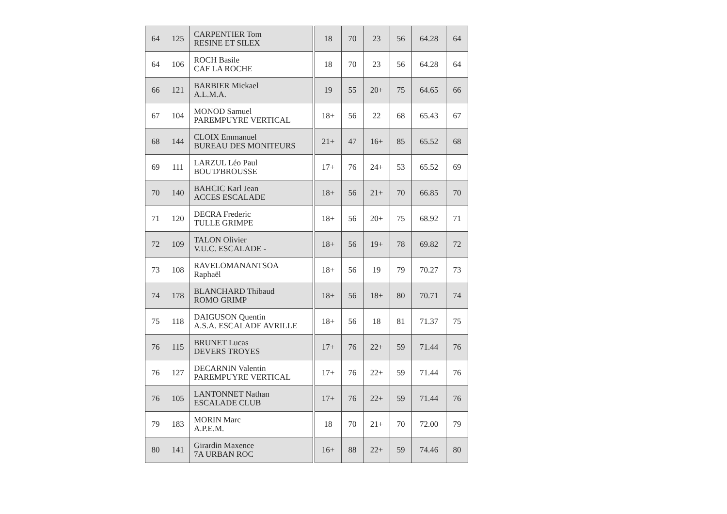| 64 | 125 | CARPENTIER Tom RESINE ET SILEX | | 18 | 70 | 23 | 56 | 64.28 | 64 |
| 64 | 106 | ROCH Basile CAF LA ROCHE | | 18 | 70 | 23 | 56 | 64.28 | 64 |
| 66 | 121 | BARBIER Mickael A.L.M.A. | | 19 | 55 | 20+ | 75 | 64.65 | 66 |
| 67 | 104 | MONOD Samuel PAREMPUYRE VERTICAL | | 18+ | 56 | 22 | 68 | 65.43 | 67 |
| 68 | 144 | CLOIX Emmanuel BUREAU DES MONITEURS | | 21+ | 47 | 16+ | 85 | 65.52 | 68 |
| 69 | 111 | LARZUL Léo Paul BOU'D'BROUSSE | | 17+ | 76 | 24+ | 53 | 65.52 | 69 |
| 70 | 140 | BAHCIC Karl Jean ACCES ESCALADE | | 18+ | 56 | 21+ | 70 | 66.85 | 70 |
| 71 | 120 | DECRA Frederic TULLE GRIMPE | | 18+ | 56 | 20+ | 75 | 68.92 | 71 |
| 72 | 109 | TALON Olivier V.U.C. ESCALADE - | | 18+ | 56 | 19+ | 78 | 69.82 | 72 |
| 73 | 108 | RAVELOMANANTSOA Raphaël | | 18+ | 56 | 19 | 79 | 70.27 | 73 |
| 74 | 178 | BLANCHARD Thibaud ROMO GRIMP | | 18+ | 56 | 18+ | 80 | 70.71 | 74 |
| 75 | 118 | DAIGUSON Quentin A.S.A. ESCALADE AVRILLE | | 18+ | 56 | 18 | 81 | 71.37 | 75 |
| 76 | 115 | BRUNET Lucas DEVERS TROYES | | 17+ | 76 | 22+ | 59 | 71.44 | 76 |
| 76 | 127 | DECARNIN Valentin PAREMPUYRE VERTICAL | | 17+ | 76 | 22+ | 59 | 71.44 | 76 |
| 76 | 105 | LANTONNET Nathan ESCALADE CLUB | | 17+ | 76 | 22+ | 59 | 71.44 | 76 |
| 79 | 183 | MORIN Marc A.P.E.M. | | 18 | 70 | 21+ | 70 | 72.00 | 79 |
| 80 | 141 | Girardin Maxence 7A URBAN ROC | | 16+ | 88 | 22+ | 59 | 74.46 | 80 |